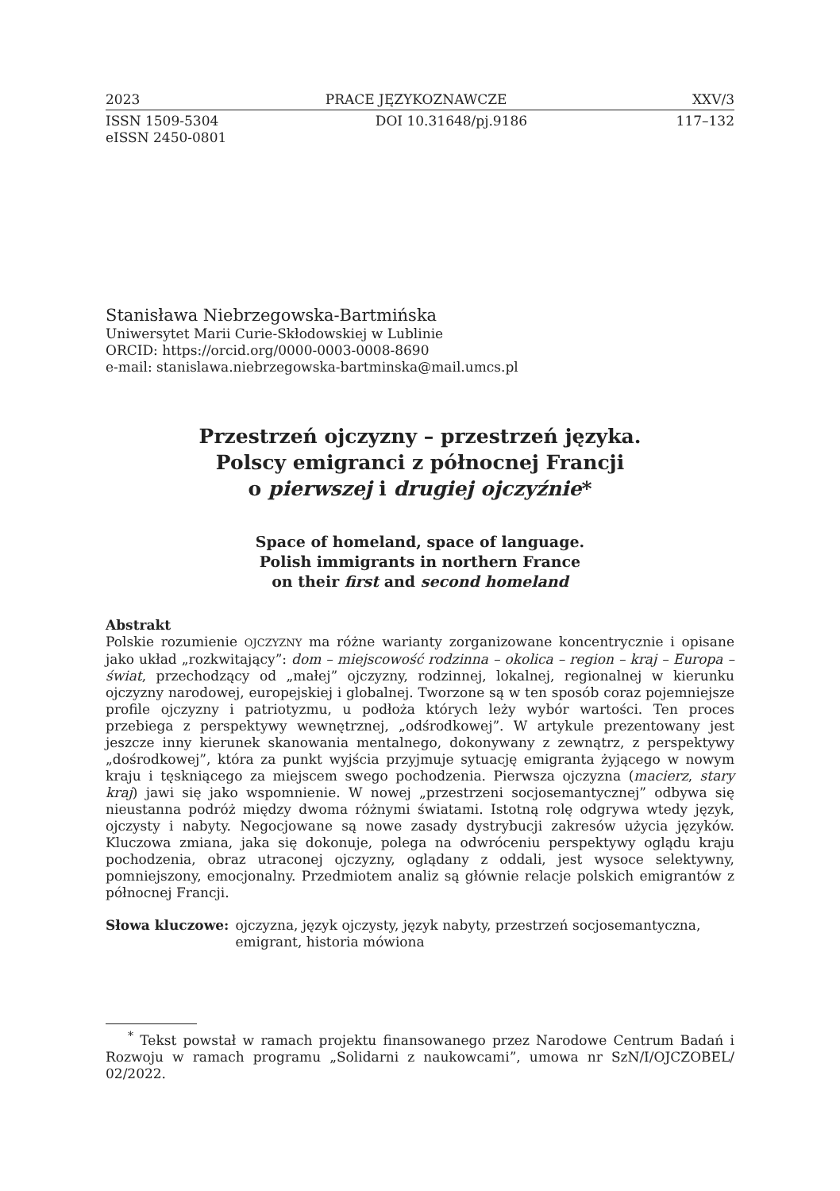2023 PRACE JĘZYKOZNAWCZE XXV/3
ISSN 1509-5304
eISSN 2450-0801 DOI 10.31648/pj.9186 117–132
Stanisława Niebrzegowska-Bartmińska
Uniwersytet Marii Curie-Skłodowskiej w Lublinie
ORCID: https://orcid.org/0000-0003-0008-8690
e-mail: stanislawa.niebrzegowska-bartminska@mail.umcs.pl
Przestrzeń ojczyzny – przestrzeń języka.
Polscy emigranci z północnej Francji
o pierwszej i drugiej ojczyźnie*
Space of homeland, space of language.
Polish immigrants in northern France
on their first and second homeland
Abstrakt
Polskie rozumienie OJCZYZNY ma różne warianty zorganizowane koncentrycznie i opisane jako układ „rozkwitający”: dom – miejscowość rodzinna – okolica – region – kraj – Europa – świat, przechodzący od „małej” ojczyzny, rodzinnej, lokalnej, regionalnej w kierunku ojczyzny narodowej, europejskiej i globalnej. Tworzone są w ten sposób coraz pojemniejsze profile ojczyzny i patriotyzmu, u podłoża których leży wybór wartości. Ten proces przebiega z perspektywy wewnętrznej, „odśrodkowej”. W artykule prezentowany jest jeszcze inny kierunek skanowania mentalnego, dokonywany z zewnątrz, z perspektywy „dośrodkowej”, która za punkt wyjścia przyjmuje sytuację emigranta żyjącego w nowym kraju i tęskniącego za miejscem swego pochodzenia. Pierwsza ojczyzna (macierz, stary kraj) jawi się jako wspomnienie. W nowej „przestrzeni socjosemantycznej” odbywa się nieustanna podróż między dwoma różnymi światami. Istotną rolę odgrywa wtedy język, ojczysty i nabyty. Negocjowane są nowe zasady dystrybucji zakresów użycia języków. Kluczowa zmiana, jaka się dokonuje, polega na odwróceniu perspektywy oglądu kraju pochodzenia, obraz utraconej ojczyzny, oglądany z oddali, jest wysoce selektywny, pomniejszony, emocjonalny. Przedmiotem analiz są głównie relacje polskich emigrantów z północnej Francji.
Słowa kluczowe: ojczyzna, język ojczysty, język nabyty, przestrzeń socjosemantyczna, emigrant, historia mówiona
<sup>*</sup> Tekst powstał w ramach projektu finansowanego przez Narodowe Centrum Badań i Rozwoju w ramach programu „Solidarni z naukowcami”, umowa nr SzN/I/OJCZOBEL/ 02/2022.